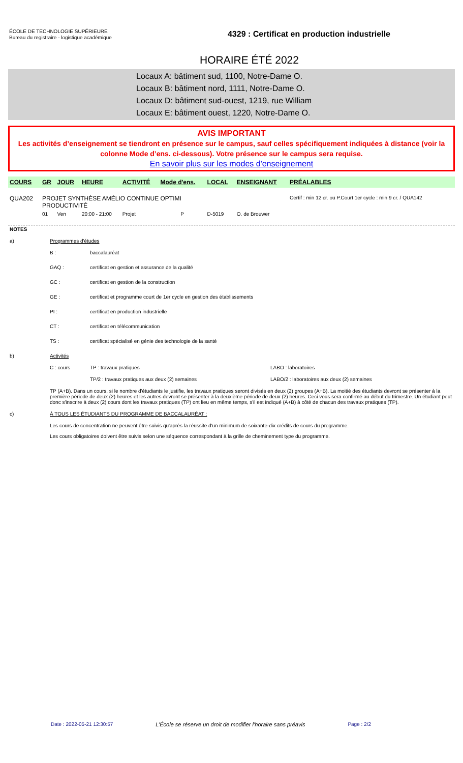ÉCOLE DE TECHNOLOGIE SUPÉRIEURE
Bureau du registraire - logistique académique
4329 : Certificat en production industrielle
HORAIRE ÉTÉ 2022
Locaux A: bâtiment sud, 1100, Notre-Dame O.
Locaux B: bâtiment nord, 1111, Notre-Dame O.
Locaux D: bâtiment sud-ouest, 1219, rue William
Locaux E: bâtiment ouest, 1220, Notre-Dame O.
AVIS IMPORTANT
Les activités d’enseignement se tiendront en présence sur le campus, sauf celles spécifiquement indiquées à distance (voir la colonne Mode d’ens. ci-dessous). Votre présence sur le campus sera requise.
En savoir plus sur les modes d'enseignement
| COURS | GR | JOUR | HEURE | ACTIVITÉ | Mode d'ens. | LOCAL | ENSEIGNANT | PRÉALABLES |
| --- | --- | --- | --- | --- | --- | --- | --- | --- |
| QUA202 | PROJET SYNTHÈSE AMÉLIO CONTINUE OPTIMI PRODUCTIVITÉ | | | | | | | Certif : min 12 cr. ou P.Court 1er cycle : min 9 cr. / QUA142 |
| | 01 | Ven | 20:00 - 21:00 | Projet | P | D-5019 | O. de Brouwer | |
NOTES
a) Programmes d'études
B : baccalauréat
GAQ : certificat en gestion et assurance de la qualité
GC : certificat en gestion de la construction
GE : certificat et programme court de 1er cycle en gestion des établissements
PI : certificat en production industrielle
CT : certificat en télécommunication
TS : certificat spécialisé en génie des technologie de la santé
b) Activités
C : cours TP : travaux pratiques LABO : laboratoires
TP/2 : travaux pratiques aux deux (2) semaines LABO/2 : laboratoires aux deux (2) semaines
TP (A+B). Dans un cours, si le nombre d'étudiants le justifie, les travaux pratiques seront divisés en deux (2) groupes (A+B). La moitié des étudiants devront se présenter à la première période de deux (2) heures et les autres devront se présenter à la deuxième période de deux (2) heures. Ceci vous sera confirmé au début du trimestre. Un étudiant peut donc s'inscrire à deux (2) cours dont les travaux pratiques (TP) ont lieu en même temps, s'il est indiqué (A+B) à côté de chacun des travaux pratiques (TP).
c) À TOUS LES ÉTUDIANTS DU PROGRAMME DE BACCALAURÉAT :
Les cours de concentration ne peuvent être suivis qu'après la réussite d'un minimum de soixante-dix crédits de cours du programme.
Les cours obligatoires doivent être suivis selon une séquence correspondant à la grille de cheminement type du programme.
Date : 2022-05-21 12:30:57 L’École se réserve un droit de modifier l’horaire sans préavis Page : 2/2